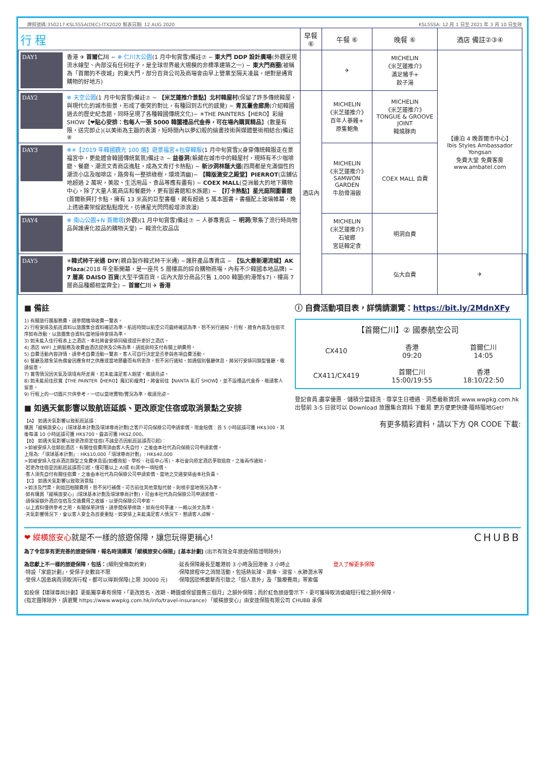牌照號碼:350217 KSL5SSA(DEC)-ITX2020 製表日期: 12 AUG 2020 KSL5SSA: 12 月 1 日至 2021 年 3 月 10 日生效
| 行 程 | 早餐 ⑥ | 午餐 ⑥ | 晚餐 ⑥ | 酒店 備註②③④ | |
| --- | --- | --- | --- | --- | --- |
| DAY1 香港 ✈ 首爾仁川 ~ ❄ 仁川大公園 (1 月中旬賞雪)備註⑦ ~ 東大門 DDP 設計廣場 (外觀呈現流水線型、內部沒有任何柱子，是全球世界最大規模的非標準建築之一) ~ 東大門商圈 (被稱為「首爾的不夜城」的東大門，部分百貨公司及商場會由早上營業至隔天凌晨，絕對是通宵購物的好地方) | | ✈ | MICHELIN 《米芝蓮推介》 滿足豬手+ 餃子湯 | 【連泊 4 晚首爾市中心】 Ibis Styles Ambassador Yongsan 免費大堂 免費客房 www.ambatel.com | |
| DAY2 ❄ 天空公園 (1 月中旬賞雪)備註⑦ ~ 【米芝蓮推介景點】北村韓屋村 (保留了許多傳統韓屋，與現代化的城市街景，形成了衝突的對比，有種回到古代的感覺) ~ 青瓦臺舍廊房 (介紹韓國過去的歷史紀念館，同時呈現了各種韓國傳統文化)~ ✳THE PAINTERS【HERO】彩繪 SHOW【❤ 貼心安排：包每人一張 5000 韓圜禮品代金券，可在場內購買精品 】(數量有限，送完即止)(以美術為主題的表演，短時間內以夢幻般的繪畫技術與媒體藝術相結合)備註⑧ | 酒店內 | MICHELIN 《米芝蓮推介》 百年人蔘雞+ 原隻鮑魚 | MICHELIN 《米芝蓮推介》 TONGUE & GROOVE JOINT 韓燒豚肉 | | |
| DAY3 ❄✳【2019 年韓國觀光 100 選】遊景福宮+包穿韓服 (1 月中旬賞雪)(身穿傳統韓服走在景福宮中，更能體會韓國傳統氣氛)備註⑦ ~ 益善洞 (躲藏在城市中的韓屋村，現時有不少咖啡廳、餐廳、潮流文青商店進駐，成為文青打卡熱點) ~ 新沙洞林蔭大道 (四周都是充滿個性的潮流小店及咖啡店，路旁有一整排綠樹，環境清幽)~ 【韓版激安之殿堂】PIERROT (店鋪佔地超過 2 萬呎，美妝、生活用品、食品等應有盡有) ~ COEX MALL (亞洲最大的地下購物中心，除了大量人氣商店和餐廳外，更有圖書館和水族館) ~ 【打卡熱點】星光庭院圖書館 (首爾新興打卡點，擁有 13 米高的巨型書櫃，藏有超過 5 萬本圖書。書櫃配上玻璃帷幕，晚上透過書架綻起點點燈光，彷彿星光閃閃般增添浪漫) | | MICHELIN 《米芝蓮推介》 SAMWON GARDEN 牛肋骨湯飯 | COEX MALL 自費 | | |
| DAY4 ❄ 南山公園+N 首爾塔 (外觀)(1 月中旬賞雪)備註⑦ ~ 人蔘專賣店 ~ 明洞 (聚集了流行時尚物品與護膚化妝品的購物天堂) ~ 韓流化妝品店 | | MICHELIN 《米芝蓮推介》 石坡廊 宮廷韓定食 | 明洞自費 | | |
| DAY5 ✳ 韓式柿干米通 DIY (親自製作韓式柿干米通) ~護肝產品專賣店 ~ 【弘大最新潮流城】AK Plaza (2018 年全新開幕，是一座共 5 層樓高的綜合購物商場，內有不少韓國本地品牌) ~ 7 層高 DAISO 百貨 (大型平價百貨，店內大部分商品只售 1,000 韓圜(約港幣$7)，樓高 7 層商品種類相當齊全) ~ 首爾仁川 ✈ 香港 | | | 弘大自費 | ✈ | |
■ 備註
1) 有關旅行團服務費，請參閱雜項收費一覽表。
2) 行程安排及航班資料以旅團集合資料確認為準。航班時間以航空公司最終確認為準，恕不另行通知。行程、膳食內容及住宿次序如有改動，以旅團集合資料/當地接待安排為準。
3) 如未能入住行程表上之酒店，本社將會安排同級或提升更好之酒店。
4) 酒店 WIFI 上網服務及收費由酒店提供及公佈為準，請退房時支付有關上網費用。
5) 自費活動內容詳情，請參考自費活動一覽表。客人可自行決定是否參與各項自費活動。
6) 餐廳及膳食菜色偶會因應食材之供應或當地節慶而有所更改，恕不另行通知。如遇個別餐廳休息，將另行安排同類型餐廳，敬請留意。
7) 賞雪情況因天氣及環境有所差異，若未能滿足客人期望，敬請見諒。
8) 如未能前往欣賞【THE PAINTER【HERO】魔幻彩繪秀】，將會前往【NANTA 亂打 SHOW】，並不設禮品代金券，敬請客人留意。
9) 行程上的一切圖片只供參考，一切以當地實物/實況為準，敬請見諒。
■ 如遇天氣影響以致航班延誤、更改原定住宿或取消景點之安排
【A】 如遇天氣影響以致航班延誤：
購買「縱橫旅安心」(環球基本計劃及環球尊尚計劃)之客戶可向保險公司申請索償。現金賠償：首 5 小時延誤可獲 HK$300，其後每滿 10 小時延誤可獲 HK$700，最高可獲 HK$2,000。
【B】 如遇天氣影響以致更改原定住宿(不論是否因航班延誤而引起)：
>如被安排入住鄰近酒店，有關住宿費用須由客人先自付，之後由本社代為向保險公司申請索償。
上限為: ‧「環球基本計劃」: HK$10,000 ‧「環球尊尚計劃」: HK$40,000
>如被安排入住非酒店類型之免費休息區(如體育館、學校、社區中心等)，本社會向原定酒店爭取退款，之後再作通知。
‧若更改住宿是因航班延誤而引起，僅可獲以上 A)或 B)其中一項賠償。
‧客人須先自付有關住宿費，之後由本社代為向保險公司申請索償。當地之交通安排由本社負責。
【C】 如遇天氣影響以致取消景點：
>如涉及門票，則退回相關費用，恕不另行補償。可否前往其他景點代替，則視乎當地情況為準。
‧如有購買「縱橫旅安心」(環球基本計劃及環球尊尚計劃)，可由本社代為向保險公司申請索償。
‧請保留額外酒店住宿及交通費用之收據，以便向保險公司申索。
‧以上資料僅供參考之用，有關保單詳情，請參閱保單條款，如有任何爭議，一概以英文為準。
‧天氣影響情況下，會以客人安全為首要重點。如安排上未能滿足客人情況下，懇請客人諒解。
ⓘ 自費活動項目表，詳情請瀏覽：https://bit.ly/2MdnXFy
| 【首爾仁川】② 國泰航空公司 | | |
| CX410 | 香港 09:20 | 首爾仁川 14:05 |
| CX411/CX419 | 首爾仁川 15:00/19:55 | 香港 18:10/22:50 |
登記會員.盡享優惠 ‧ 儲積分當錢洗 ‧ 尊享生日禮遇 ‧ 洞悉最新資訊 www.wwpkg.com.hk
出發前 3-5 日就可以 Download 旅團集合資料 下載易 更方便更快捷‧隨時隨地Get!
有更多精彩資料，請以下方 QR CODE 下載:
❤ 縱橫旅安心就是不一樣的旅遊保障，讓您玩得更稱心! CHUBB
為了令您享有更完善的旅遊保障，報名時須購買「縱橫旅安心保險」[基本計劃] (出示有效全年旅遊保險證明除外)
為您獻上不一樣的旅遊保障，包括：(細則受條款約束)
‧特設「家庭計劃」，受保子女數目不限
‧受保人因患病而須取消行程，都可以得到保障(上限 30000 元)
‧延長保障最長至離港前 3 小時及回港後 3 小時止
‧保障旅程中之消閒活動，包括熱氣球、跳傘、滑雪、水肺潛水等
‧保障因恐怖襲擊而引致之「個人意外」及「醫療費用」等索償
登入了解更多保障
如投保【環球尊尚計劃】更能獨享專有保障，「更改姓名、改期、轉團或保留團費三個月」之額外保障；而於紅色旅遊警示下，更可獲得取消或縮短行程之額外保障。
(指定團隊除外，請瀏覽 https://www.wwpkg.com.hk/info/travel-insurance) 「縱橫旅安心」由安達保險有限公司 CHUBB 承保